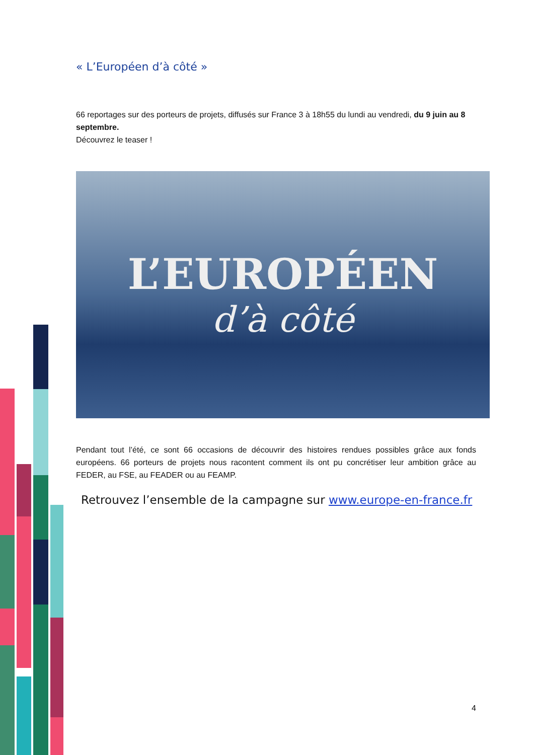« L’Européen d’à côté »
66 reportages sur des porteurs de projets, diffusés sur France 3 à 18h55 du lundi au vendredi, du 9 juin au 8 septembre.
Découvrez le teaser !
L’EUROPÉEN
d’à côté
Pendant tout l’été, ce sont 66 occasions de découvrir des histoires rendues possibles grâce aux fonds européens. 66 porteurs de projets nous racontent comment ils ont pu concrétiser leur ambition grâce au FEDER, au FSE, au FEADER ou au FEAMP.
Retrouvez l’ensemble de la campagne sur www.europe-en-france.fr
4